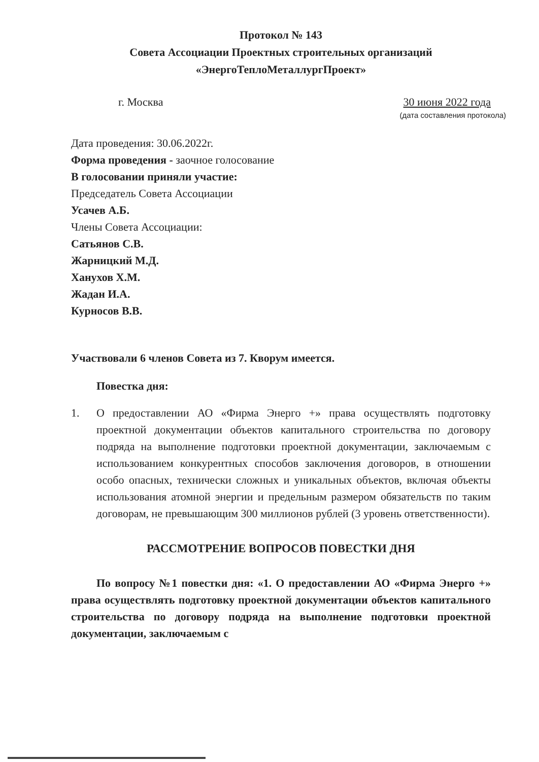Протокол № 143
Совета Ассоциации Проектных строительных организаций
«ЭнергоТеплоМеталлургПроект»
г. Москва 30 июня 2022 года
(дата составления протокола)
Дата проведения: 30.06.2022г.
Форма проведения - заочное голосование
В голосовании приняли участие:
Председатель Совета Ассоциации
Усачев А.Б.
Члены Совета Ассоциации:
Сатьянов С.В.
Жарницкий М.Д.
Ханухов Х.М.
Жадан И.А.
Курносов В.В.
Участвовали 6 членов Совета из 7. Кворум имеется.
Повестка дня:
1. О предоставлении АО «Фирма Энерго +» права осуществлять подготовку проектной документации объектов капитального строительства по договору подряда на выполнение подготовки проектной документации, заключаемым с использованием конкурентных способов заключения договоров, в отношении особо опасных, технически сложных и уникальных объектов, включая объекты использования атомной энергии и предельным размером обязательств по таким договорам, не превышающим 300 миллионов рублей (3 уровень ответственности).
РАССМОТРЕНИЕ ВОПРОСОВ ПОВЕСТКИ ДНЯ
По вопросу №1 повестки дня: «1. О предоставлении АО «Фирма Энерго +» права осуществлять подготовку проектной документации объектов капитального строительства по договору подряда на выполнение подготовки проектной документации, заключаемым с